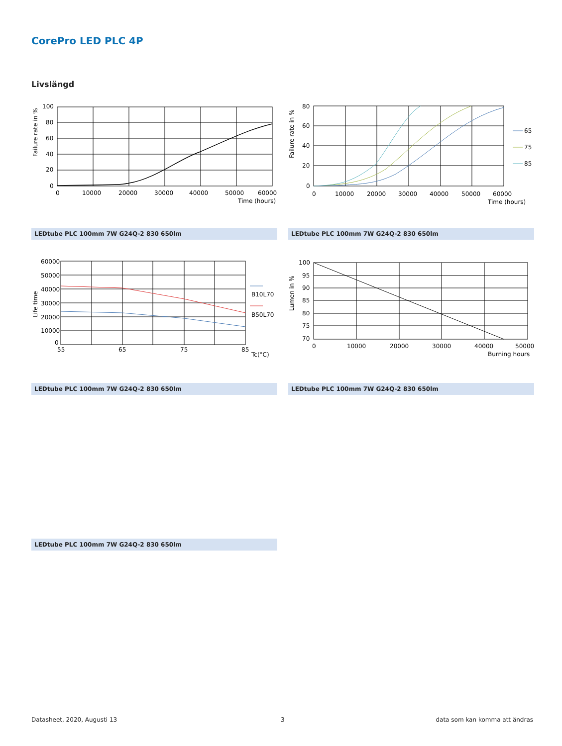CorePro LED PLC 4P
Livslängd
100
80
60
40
20
0
0
10000
20000
30000
40000
50000
60000
Time (hours)
Failure rate in %
80
60
40
20
0
0
10000
20000
30000
40000
50000
60000
Time (hours)
Failure rate in %
65
75
85
LEDtube PLC 100mm 7W G24Q-2 830 650lm LEDtube PLC 100mm 7W G24Q-2 830 650lm
60000
50000
40000
30000
20000
10000
0
55
65
75
85
Tc(°C)
Life time
B10L70
B50L70
100
95
90
85
80
75
70
0
10000
20000
30000
40000
50000
Burning hours
Lumen in %
LEDtube PLC 100mm 7W G24Q-2 830 650lm LEDtube PLC 100mm 7W G24Q-2 830 650lm
LEDtube PLC 100mm 7W G24Q-2 830 650lm
Datasheet, 2020, Augusti 13 3 data som kan komma att ändras